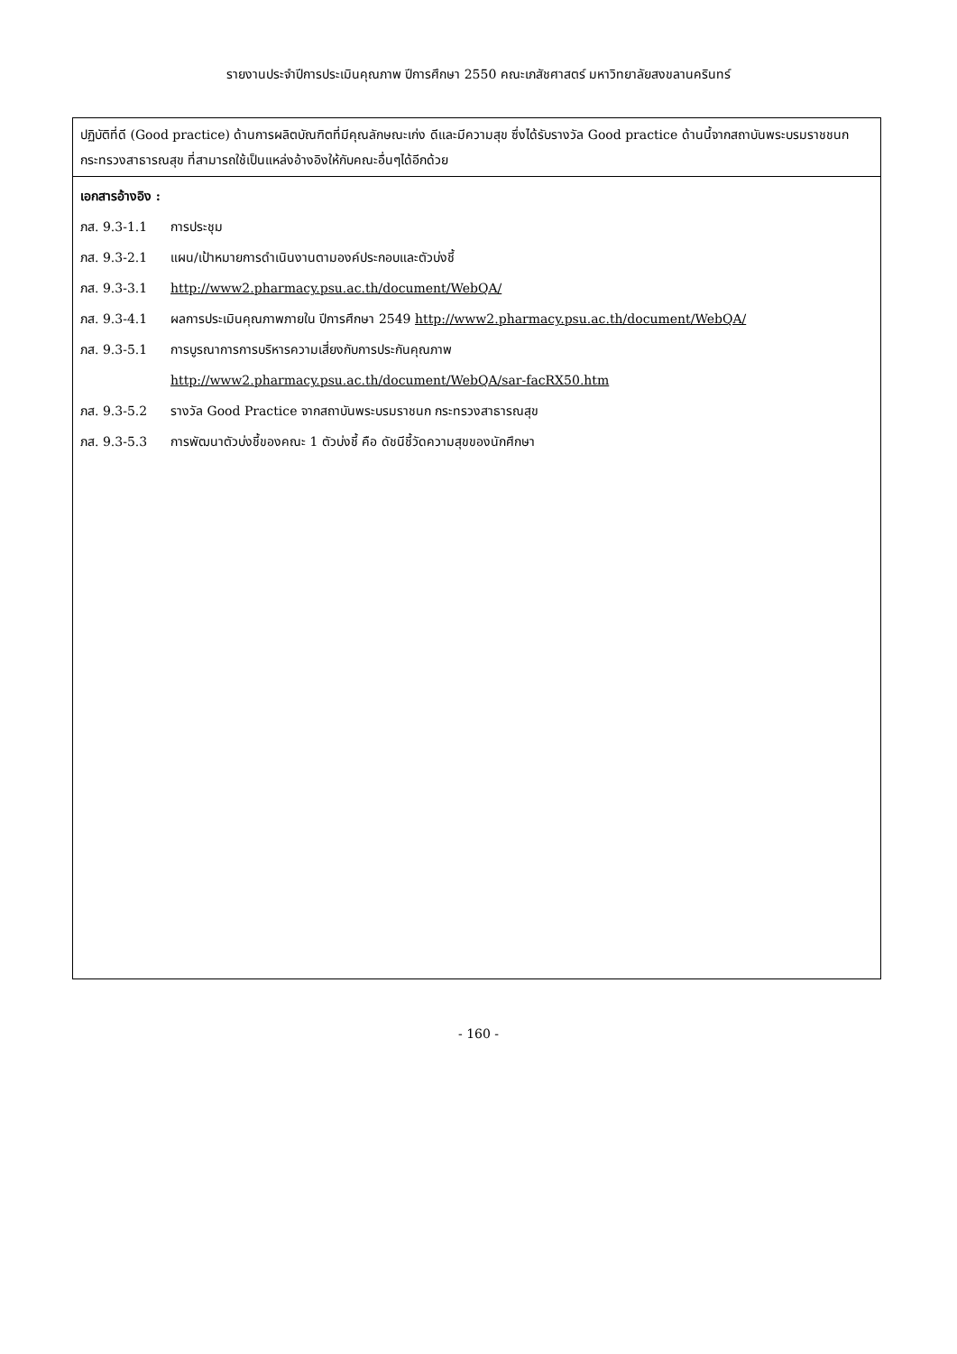รายงานประจำปีการประเมินคุณภาพ ปีการศึกษา 2550 คณะเภสัชศาสตร์ มหาวิทยาลัยสงขลานครินทร์
| ปฏิบัติที่ดี (Good practice) ด้านการผลิตบัณฑิตที่มีคุณลักษณะเก่ง ดีและมีความสุข ซึ่งได้รับรางวัล Good practice ด้านนี้จากสถาบันพระบรมราชชนก กระทรวงสาธารณสุข ที่สามารถใช้เป็นแหล่งอ้างอิงให้กับคณะอื่นๆได้อีกด้วย |
| เอกสารอ้างอิง : ภส. 9.3-1.1 การประชุม ภส. 9.3-2.1 แผน/เป้าหมายการดำเนินงานตามองค์ประกอบและตัวบ่งชี้ ภส. 9.3-3.1 http://www2.pharmacy.psu.ac.th/document/WebQA/ ภส. 9.3-4.1 ผลการประเมินคุณภาพภายใน ปีการศึกษา 2549 http://www2.pharmacy.psu.ac.th/document/WebQA/ ภส. 9.3-5.1 การบูรณาการการบริหารความเสี่ยงกับการประกันคุณภาพ http://www2.pharmacy.psu.ac.th/document/WebQA/sar-facRX50.htm ภส. 9.3-5.2 รางวัล Good Practice จากสถาบันพระบรมราชนก กระทรวงสาธารณสุข ภส. 9.3-5.3 การพัฒนาตัวบ่งชี้ของคณะ 1 ตัวบ่งชี้ คือ ดัชนีชี้วัดความสุขของนักศึกษา |
- 160 -